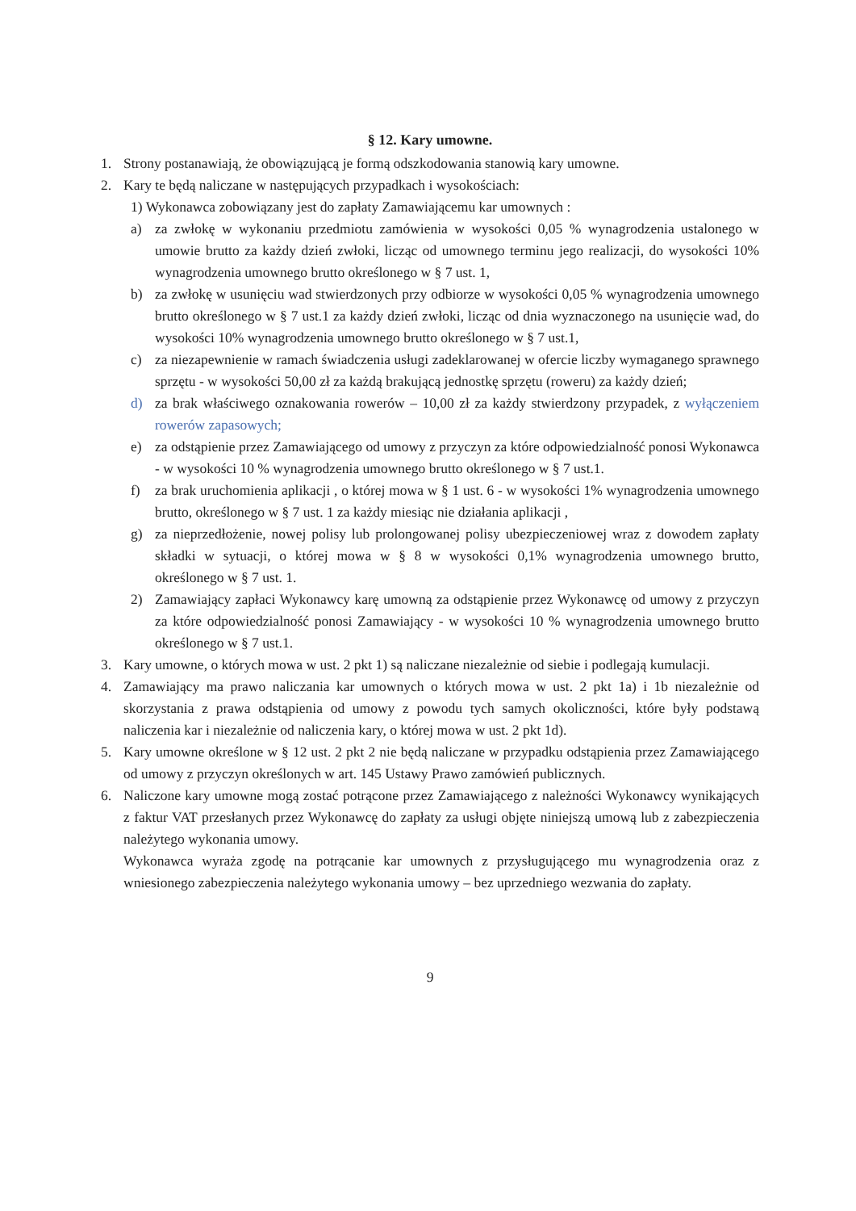§ 12. Kary umowne.
1. Strony postanawiają, że obowiązującą je formą odszkodowania stanowią kary umowne.
2. Kary te będą naliczane w następujących przypadkach i wysokościach:
1) Wykonawca zobowiązany jest do zapłaty Zamawiającemu kar umownych :
a) za zwłokę w wykonaniu przedmiotu zamówienia w wysokości 0,05 % wynagrodzenia ustalonego w umowie brutto za każdy dzień zwłoki, licząc od umownego terminu jego realizacji, do wysokości 10% wynagrodzenia umownego brutto określonego w § 7 ust. 1,
b) za zwłokę w usunięciu wad stwierdzonych przy odbiorze w wysokości 0,05 % wynagrodzenia umownego brutto określonego w § 7 ust.1 za każdy dzień zwłoki, licząc od dnia wyznaczonego na usunięcie wad, do wysokości 10% wynagrodzenia umownego brutto określonego w § 7 ust.1,
c) za niezapewnienie w ramach świadczenia usługi zadeklarowanej w ofercie liczby wymaganego sprawnego sprzętu - w wysokości 50,00 zł za każdą brakującą jednostkę sprzętu (roweru) za każdy dzień;
d) za brak właściwego oznakowania rowerów – 10,00 zł za każdy stwierdzony przypadek, z wyłączeniem rowerów zapasowych;
e) za odstąpienie przez Zamawiającego od umowy z przyczyn za które odpowiedzialność ponosi Wykonawca - w wysokości 10 % wynagrodzenia umownego brutto określonego w § 7 ust.1.
f) za brak uruchomienia aplikacji , o której mowa w § 1 ust. 6 - w wysokości 1% wynagrodzenia umownego brutto, określonego w § 7 ust. 1 za każdy miesiąc nie działania aplikacji ,
g) za nieprzedłożenie, nowej polisy lub prolongowanej polisy ubezpieczeniowej wraz z dowodem zapłaty składki w sytuacji, o której mowa w § 8 w wysokości 0,1% wynagrodzenia umownego brutto, określonego w § 7 ust. 1.
2) Zamawiający zapłaci Wykonawcy karę umowną za odstąpienie przez Wykonawcę od umowy z przyczyn za które odpowiedzialność ponosi Zamawiający - w wysokości 10 % wynagrodzenia umownego brutto określonego w § 7 ust.1.
3. Kary umowne, o których mowa w ust. 2 pkt 1) są naliczane niezależnie od siebie i podlegają kumulacji.
4. Zamawiający ma prawo naliczania kar umownych o których mowa w ust. 2 pkt 1a) i 1b niezależnie od skorzystania z prawa odstąpienia od umowy z powodu tych samych okoliczności, które były podstawą naliczenia kar i niezależnie od naliczenia kary, o której mowa w ust. 2 pkt 1d).
5. Kary umowne określone w § 12 ust. 2 pkt 2 nie będą naliczane w przypadku odstąpienia przez Zamawiającego od umowy z przyczyn określonych w art. 145 Ustawy Prawo zamówień publicznych.
6. Naliczone kary umowne mogą zostać potrącone przez Zamawiającego z należności Wykonawcy wynikających z faktur VAT przesłanych przez Wykonawcę do zapłaty za usługi objęte niniejszą umową lub z zabezpieczenia należytego wykonania umowy.
Wykonawca wyraża zgodę na potrącanie kar umownych z przysługującego mu wynagrodzenia oraz z wniesionego zabezpieczenia należytego wykonania umowy – bez uprzedniego wezwania do zapłaty.
9